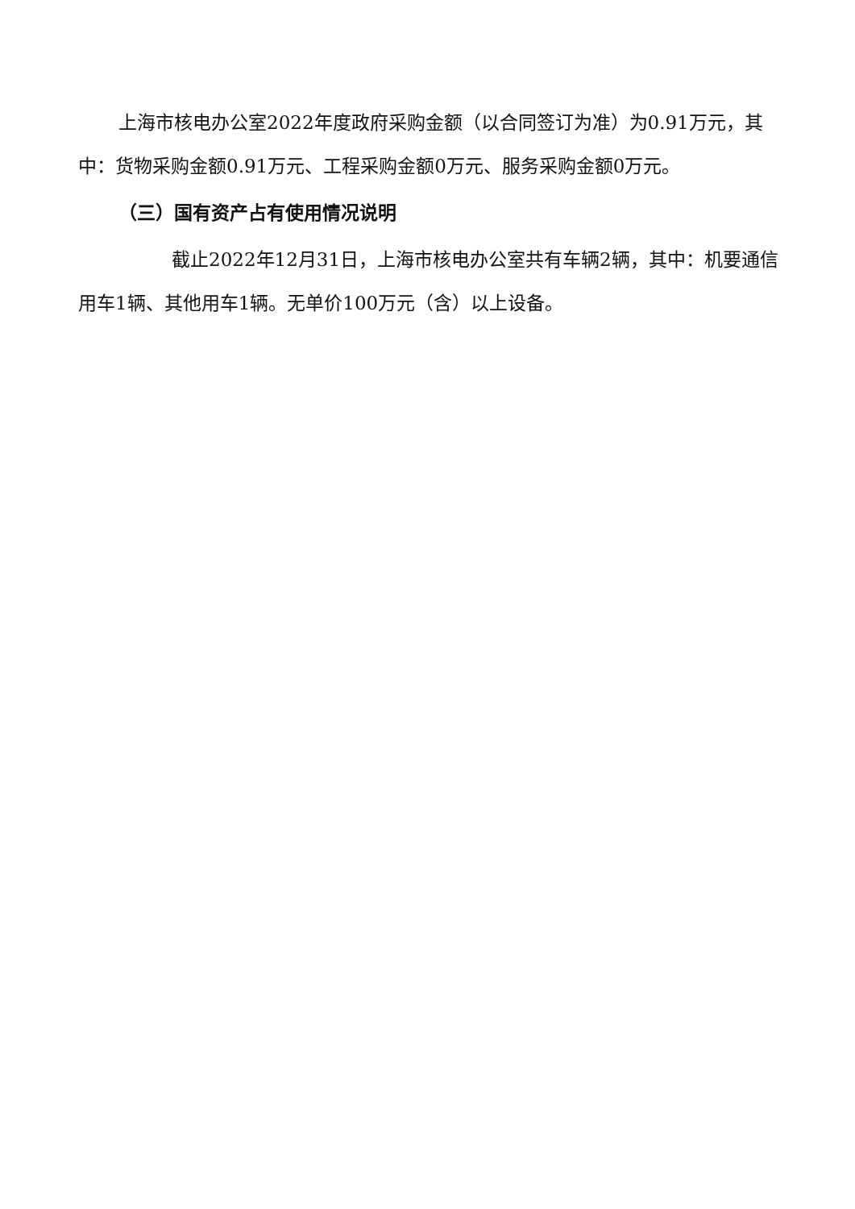上海市核电办公室2022年度政府采购金额（以合同签订为准）为0.91万元，其中：货物采购金额0.91万元、工程采购金额0万元、服务采购金额0万元。
（三）国有资产占有使用情况说明
截止2022年12月31日，上海市核电办公室共有车辆2辆，其中：机要通信用车1辆、其他用车1辆。无单价100万元（含）以上设备。